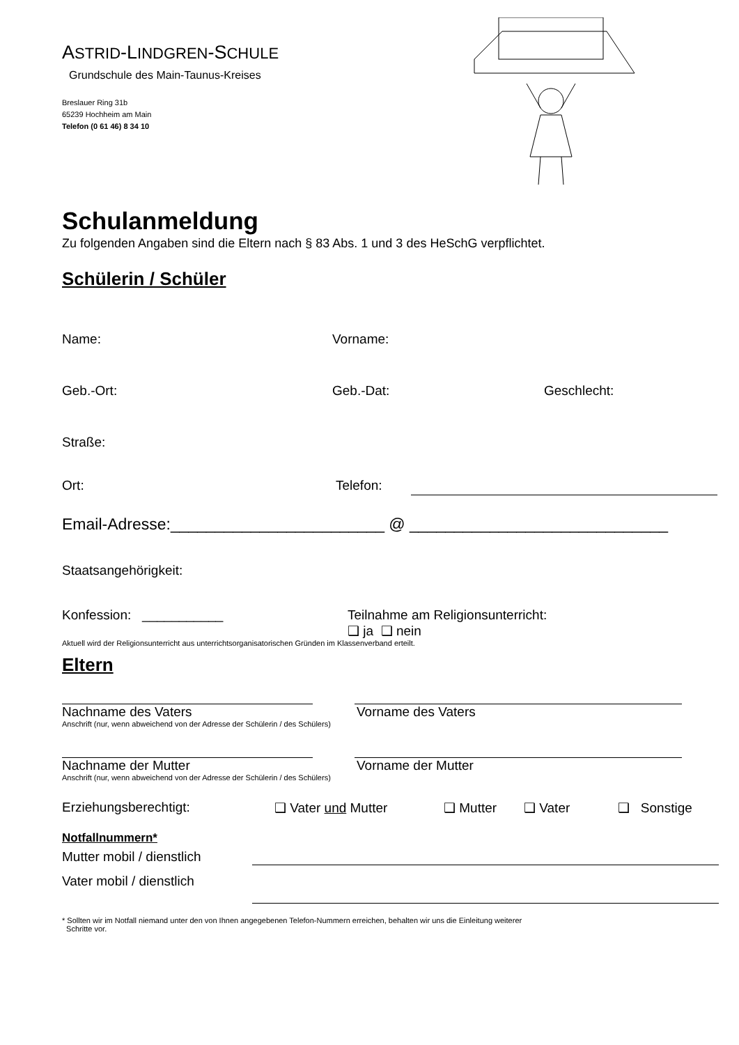ASTRID-LINDGREN-SCHULE
Grundschule des Main-Taunus-Kreises
Breslauer Ring 31b
65239 Hochheim am Main
Telefon (0 61 46) 8 34 10
Schulanmeldung
Zu folgenden Angaben sind die Eltern nach § 83 Abs. 1 und 3 des HeSchG verpflichtet.
Schülerin / Schüler
Name: Vorname:
Geb.-Ort: Geb.-Dat: Geschlecht:
Straße:
Ort: Telefon:
Email-Adresse:________________________ @ _____________________________
Staatsangehörigkeit:
Konfession: ___________ Teilnahme am Religionsunterricht:
❑ ja ❑ nein
Aktuell wird der Religionsunterricht aus unterrichtsorganisatorischen Gründen im Klassenverband erteilt.
Eltern
Nachname des Vaters Vorname des Vaters
Anschrift (nur, wenn abweichend von der Adresse der Schülerin / des Schülers)
Nachname der Mutter Vorname der Mutter
Anschrift (nur, wenn abweichend von der Adresse der Schülerin / des Schülers)
Erziehungsberechtigt: ❑ Vater und Mutter ❑ Mutter ❑ Vater ❑ Sonstige
Notfallnummern*
Mutter mobil / dienstlich
Vater mobil / dienstlich
* Sollten wir im Notfall niemand unter den von Ihnen angegebenen Telefon-Nummern erreichen, behalten wir uns die Einleitung weiterer
Schritte vor.